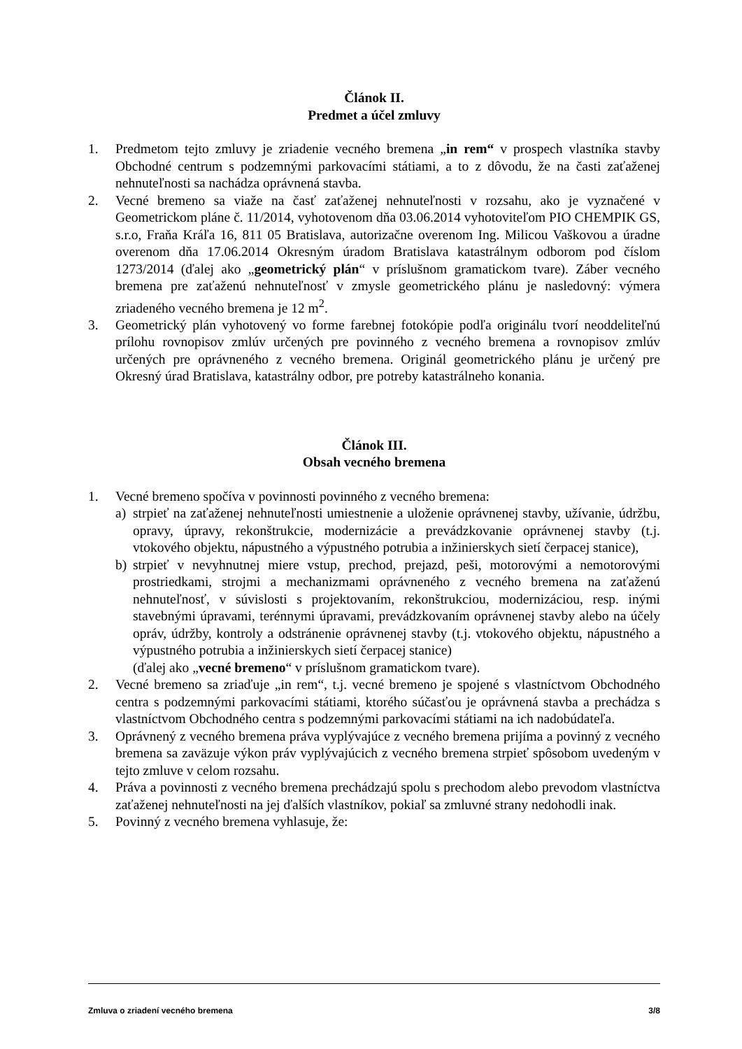Článok II.
Predmet a účel zmluvy
1. Predmetom tejto zmluvy je zriadenie vecného bremena „in rem“ v prospech vlastníka stavby Obchodné centrum s podzemnými parkovacími státiami, a to z dôvodu, že na časti zaťaženej nehnuteľnosti sa nachádza oprávnená stavba.
2. Vecné bremeno sa viaže na časť zaťaženej nehnuteľnosti v rozsahu, ako je vyznačené v Geometrickom pláne č. 11/2014, vyhotovenom dňa 03.06.2014 vyhotoviteľom PIO CHEMPIK GS, s.r.o, Fraňa Kráľa 16, 811 05 Bratislava, autorizačne overenom Ing. Milicou Vaškovou a úradne overenom dňa 17.06.2014 Okresným úradom Bratislava katastrálnym odborom pod číslom 1273/2014 (ďalej ako „geometrický plán“ v príslušnom gramatickom tvare). Záber vecného bremena pre zaťaženú nehnuteľnosť v zmysle geometrického plánu je nasledovný: výmera zriadeného vecného bremena je 12 m<sup>2</sup>.
3. Geometrický plán vyhotovený vo forme farebnej fotokópie podľa originálu tvorí neoddeliteľnú prílohu rovnopisov zmlúv určených pre povinného z vecného bremena a rovnopisov zmlúv určených pre oprávneného z vecného bremena. Originál geometrického plánu je určený pre Okresný úrad Bratislava, katastrálny odbor, pre potreby katastrálneho konania.
Článok III.
Obsah vecného bremena
1. Vecné bremeno spočíva v povinnosti povinného z vecného bremena:
a) strpieť na zaťaženej nehnuteľnosti umiestnenie a uloženie oprávnenej stavby, užívanie, údržbu, opravy, úpravy, rekonštrukcie, modernizácie a prevádzkovanie oprávnenej stavby (t.j. vtokového objektu, nápustného a výpustného potrubia a inžinierskych sietí čerpacej stanice),
b) strpieť v nevyhnutnej miere vstup, prechod, prejazd, peši, motorovými a nemotorovými prostriedkami, strojmi a mechanizmami oprávneného z vecného bremena na zaťaženú nehnuteľnosť, v súvislosti s projektovaním, rekonštrukciou, modernizáciou, resp. inými stavebnými úpravami, terénnymi úpravami, prevádzkovaním oprávnenej stavby alebo na účely opráv, údržby, kontroly a odstránenie oprávnenej stavby (t.j. vtokového objektu, nápustného a výpustného potrubia a inžinierskych sietí čerpacej stanice)
(ďalej ako „vecné bremeno“ v príslušnom gramatickom tvare).
2. Vecné bremeno sa zriaďuje „in rem“, t.j. vecné bremeno je spojené s vlastníctvom Obchodného centra s podzemnými parkovacími státiami, ktorého súčasťou je oprávnená stavba a prechádza s vlastníctvom Obchodného centra s podzemnými parkovacími státiami na ich nadobúdateľa.
3. Oprávnený z vecného bremena práva vyplývajúce z vecného bremena prijíma a povinný z vecného bremena sa zaväzuje výkon práv vyplývajúcich z vecného bremena strpieť spôsobom uvedeným v tejto zmluve v celom rozsahu.
4. Práva a povinnosti z vecného bremena prechádzajú spolu s prechodom alebo prevodom vlastníctva zaťaženej nehnuteľnosti na jej ďalších vlastníkov, pokiaľ sa zmluvné strany nedohodli inak.
5. Povinný z vecného bremena vyhlasuje, že:
Zmluva o zriadení vecného bremena 3/8